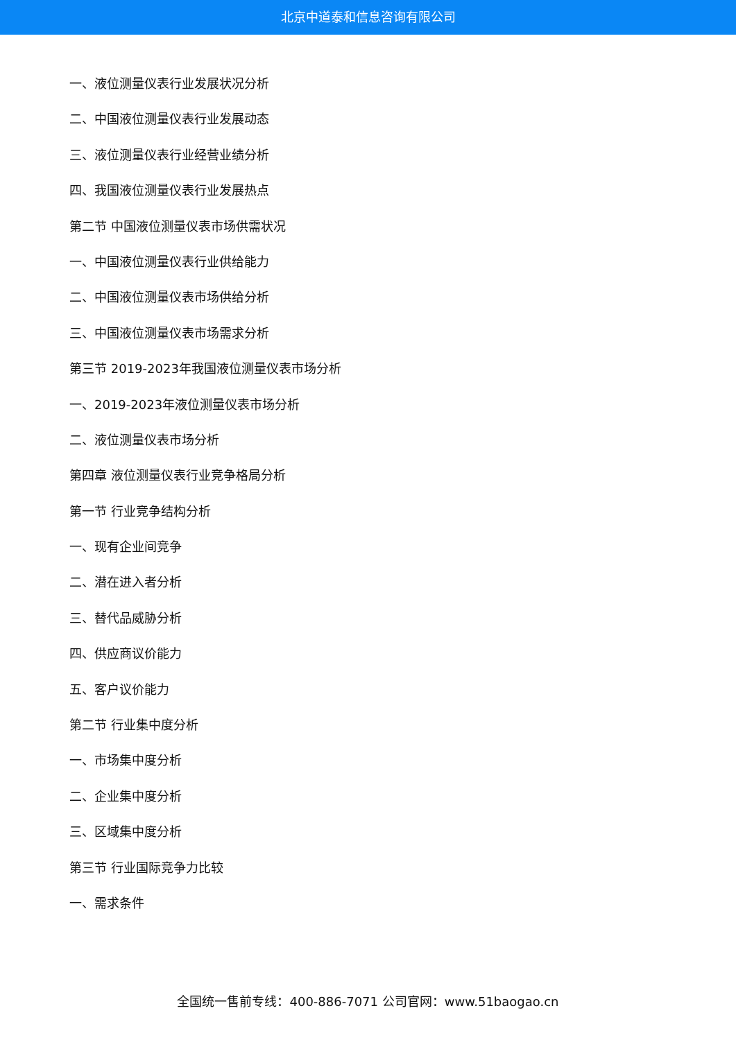北京中道泰和信息咨询有限公司
一、液位测量仪表行业发展状况分析
二、中国液位测量仪表行业发展动态
三、液位测量仪表行业经营业绩分析
四、我国液位测量仪表行业发展热点
第二节 中国液位测量仪表市场供需状况
一、中国液位测量仪表行业供给能力
二、中国液位测量仪表市场供给分析
三、中国液位测量仪表市场需求分析
第三节 2019-2023年我国液位测量仪表市场分析
一、2019-2023年液位测量仪表市场分析
二、液位测量仪表市场分析
第四章 液位测量仪表行业竞争格局分析
第一节 行业竞争结构分析
一、现有企业间竞争
二、潜在进入者分析
三、替代品威胁分析
四、供应商议价能力
五、客户议价能力
第二节 行业集中度分析
一、市场集中度分析
二、企业集中度分析
三、区域集中度分析
第三节 行业国际竞争力比较
一、需求条件
全国统一售前专线：400-886-7071 公司官网：www.51baogao.cn